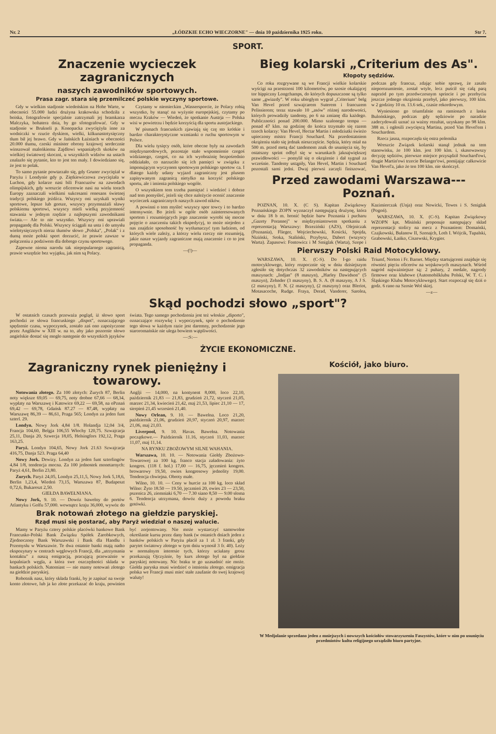Nr. 2 „ŁÓDZKIE ECHO WIECZORNE" — dnia 10 października 1925 roku. Str 7.
SPORT.
Znaczenie wycieczek zagranicznych
naszych zawodników sportowych.
Prasa zagr. stara się przemilczeć polskie wyczyny sportowe.
Gdy w wielkim stadjonie wiedeńskim na Hohe Warte, w obecności 55.000 ludzi drużyna krakowska schodziła z boiska, fotografowie specjalnie zatrzymali jej bramkarza Malczyka, bohatera dnia, by go sfotografować. Gdy w stadjonie w Brukseli p. Konopacka zwyciężyła inne za wodniczki w rzucie dyskiem, wielki, kilkunastotysięczny tłum bił jej brawo. Gdy w Jańskich Łaźniach w obecności 20.000 tłumu, czeski minister obrony krajowej serdecznie winszował maleńkiemu Zajdlowi wspaniałych skoków na wielkiej światowej skoczni, u wszystkich widzów na ustach znalazło się pytanie, kto to jest ten mały. I dowiedziano się, że jest to polak.
To samo pytanie powtarzało się, gdy Gruner zwyciężał w Paryżu i Londynie gdy p. Ziętkiewiczowa zwyciężała w Luchon, gdy kolarze nasi bili Francuzów na zawodach olimpijskich, gdy wreszcie oficerowie nasi na wielu torach Europy zaznaczali wielkimi sukcesami renesans świetnej tradycji polskiego jeźdźca. Wszyscy oni uzyskali wyniki sportowe, lepsze lub gorsze, wszyscy przymnażali sławy polskiemu sportowi, wszyscy mieli wielką przyjemność stawania w jednym rzędzie z najlepszymi zawodnikami świata.— Ale to nie wszystko. Wszyscy oni uprawiali propagandę dla Polski. Wszyscy ściągali na usta i do umysłu wielotysięcznych nieraz tłumów słowo „Polska", „Polak" i z dumą może polski sport dorzucić, że prawie zawsze w połączeniu z podziwem dla dobrego czynu sportowego.
Zapewne niema narodu tak niepopularnego zagranicą, prawie wszędzie bez wyjątku, jak nim są Polacy.
Czytamy w niemieckim „Wassersporcie, że Polacy robią wszystko, by stanąć na wyżynie europejskiej, czytamy po meczu Kraków — Wiedeń, że spotkanie Austrja — Polska wisi w powietrzu i będzie korzyścią dla sportu austrjackiego.
W pismach francuskich zjawiają się czę sto krótkie i bardzo charakterystyczne wzmianki o ruchu sportowym w Polsce.
Dla wielu tysięcy osób, które obecne były na zawodach międzynarodowych, pozostaje stałe wspomnienie czegoś widzianego, czegoś, co na ich wyobraźnię bezpośrednio oddziałało, co narzuciło się ich pamięci w związku z imponującym wyczynem sportowym polskiego sportow ca. I dlatego każdy udany wyjazd zagraniczny jest plusem zapisywanym zagranicą nietylko na korzyść polskiego sportu, ale i imienia polskiego wogóle.
O wszystkiem tem trzeba pamiętać i wiedzieć i dobrze nad tem pomyśleć, jeżeli się chce należycie ocenić znaczenie wycieczek zagranicznych naszych zawod ników.
A powinni o tem myśleć wszyscy spor towcy i to bardzo intensywnie. Bo jeżeli w ogóle osób zainteresowanych sportem i rozumiejących jego znaczenie wyrobi się mocne pojęcie o znaczeniu takich ekspedycyj, to może niejeden z nas znajdzie sposobność by wytłumaczyć tym ludziom, od których wiele zależy, a którzy wielu rzeczy nie rozumieją, jakie nasze wyjazdy zagraniczne mają znaczenie i co to jest propaganda.
—(!)—
Bieg kolarski „Criterium des As".
Kłopoty sędziów.
Co roku rozgrywane są we Francji wielkie kolarskie wyścigi na przestrzeni 100 kilometrów, po szosie okalającej tor hippiczny Longchamps, do których dopuszczone są tylko same „gwiazdy". W roku ubiegłym wygrał „Criterium" belg Van Hevel przed szwajcarem Suterem i francuzem Pelissierem; teraz stawało 10 „asów" różnej narodowości, których prowadziły tandemy, po 6 na zmianę dla każdego. Publiczności ponad 200.000. Mimo szalonego tempa — ponad 47 klm. na godzinę do końca trzymało się razem trzech kolarzy: Van Hevel, Hectar Martin i młodziutki świeżo upieczony mistrz Francji Souchard. Na przedostatniem okrążeniu stało się jednak nieszczęście. Sędzia, który miał na 500 m. przed metą dać tandemom znak do usunięcia się, by ostatszny sprint odbył się w warunkach jaknajwiększej prawidłowości — pomylił się o okrążenie i dał sygnał za wcześnie. Tandemy ustąpiły, Van Hevel, Martin i Souchard pozostali sami jedni. Dwaj pierwsi zaczęli finiszować, podczas gdy francuz, zdając sobie sprawę, że zaszło nieporozumienie, został wtyle, lecz puścił się całą parą naprzód po tym przedwczesnym sprincie i po przebyciu jeszcze jednego okrążenia przebył, jako pierwszy, 100 klm. w 2 godziny 10 m. 13.6 sek., czasie rekordowym.
Wyniesiono go triumfalnie na ramionach z lasku Bulońskiego, podczas gdy sędziowie po naradzie zadecydowali uznać za ważny rezultat, uzyskany po 98 klm. 388 m. i ogłosili zwycięscą Martina, przed Van Hevel'em i Souchardem.
Rzecz jasna, rozpoczęła się ostra polemika
Wreszcie Związek kolarski stanął jednak na tem stanowisku, że 100 klm. jest 100 klm. i, skasowawszy decyzję sędziów, pierwsze miejsce przysądził Souchard'owi, drugie Martin'owi trzecie Belanger'owi, pomijając całkowicie Van Hevel'a, jako że ten 100 klm. nie skończył.
Przed zawodami Warszawa---Poznań.
POZNAN, 10. X. (C S). Kapitan Związkowy Poznańskiego ZOPN wyznaczył następującą drużynę, która w dniu 18 b m. bronić będzie barw Poznania i pucharu „Gazety Porannej" w międzymiastowem spotkaniu z reprezentacją Warszawy: Brzeziński (AZS), Olejniczak (Poznania), Flieger, Wojciechowski, Kosicki, Spojda, Niziński, Sroka, Staliński, Przybysz, Dabert (wszyscy Warta). Zapasowi: Fontowicz i M Smiglak (Warta), Szepe i Kazimierczak (Unja) oraz Nowicki, Tewes i S. Smiglak (Pogoń).
WARSZAWA, 10. X. (C-S). Kapitan Związkowy WZOPN kpt. Misiński proponuje następujący skład reprezentacji stolicy na mecz z Poznaniem: Domański, Czajkowski, Bułanow II, Szenajch, Loth I. Wójcik, Tupalski, Grabowski, Łańko, Ciszewski, Krygier.
Pierwszy Polski Raid Motocyklowy.
WARSZAWA, 10. X. (C-S). Do I-go raidu motocyklowego, który rozpocznie się w dniu dzisiejszym zgłosiło się dotychczas 32 zawodników na następujących maszynach: „Indjan" (8 maszyn), „Harley Dawidson" (5 maszyn), Zehnder (3 maszyny), B. S. A. (8 maszyny, A J S. (2 maszyny), F. N. (2 maszyny), (2 maszyny) oraz Bleriot, Motasacoche, Rudge. Fraya, Derad, Vanderer, Sarolea, Triumf, Norton i Fr. Barnet. Między startującemi znajduje się również pięciu oficerów na wojskowych maszynach. Wśród nagród najważniejsze są: 2 puhary, 2 medale, nagrody firmowe oraz klubowe (Automobilklubu Polski, W. T. C. i Śląskiego Klubu Motocyklowego). Start rozpoczął się dziś o godz. 6 rano na Szosie Wol skiej.
—z—
Skąd pochodzi słowo „sport"?
W ostatnich czasach przeważa pogląd, iż słowo sport pochodzi ze słowa francuskiego „dispot", oznaczającego spędzenie czasu, wypoczynek, zostało zaś ono zapożyczone przez Anglików w XIII w. na to, aby jako pozornie słowo angielskie dostać się mogło następnie do wszystkich języków świata. Tego samego pochodzenia jest też włoskie „diporto", oznaczające rozrywkę i wypoczynek, spór o pochodzenie tego słowa w każdym razie jest daremny, pochodzenie jego staroromańskie nie ulega bowiem wątpliwości.
—:S:—
ŻYCIE EKONOMICZNE.
Zagraniczny rynek pieniężny i towarowy.
Notowania złotego. Za 100 złotych: Zurych 87, Berlin noty większe 69,05 — 69,75, noty drobne 67,66 — 68,34, wypłaty na Warszawę i Katowice 69,22 — 69,58, na oPznań 69,42 — 69,78, Gdańsk 87.27 — 87,48, wypłaty na Warszawę 86,39 — 86,61, Praga 565; Londyn za jeden funt szterl. 29.
Londyn. Nowy Jork 4,84 1/8. Holandja 12,04 3/4, Francja 104,60, Belgja 106,55 Włochy 120,75. Szwajcarja 25,11, Danja 20, Szwecja 18,05, Helsingfors 192,12, Praga 163,25.
Paryż. Londyn 104,65, Nowy Jork 21.63 Szwajcarja 416,75, Danja 523. Praga 64,40
Nowy Jork. Dewizy. Londyn za jeden funt szterlingów 4,84 1/8, tendencja mocna. Za 100 jednostek monetarnych: Paryż 4,61, Berlin 23,80.
Zurych. Paryż 24,05, Londyn 25,11,5, Nowy Jork 5,18,6, Berlin 1,23,4, Wiedeń 73,15, Warszawa 87, Budapeszt 0,72,6, Bukareszt 2,50.
GIEŁDA BAWEŁNIANA.
Nowy Jork, 9. 10. — Dowóz bawełny do portów Atlantyku i Golfu 57,000. wewnątrz kraju 36,000, wywóz do Anglji — 14,000, na kontynent 8,000, loco 22,10, październik 21,83 — 21,83, grudzień 21,72, styczeń 21,05, marzec 21,34, kwiecień 21,42, maj 21,53, lipiec 21,10 — 17, sierpień 21,45 wrzesień 21,40.
Nowy Orlean, 9. 10. — Bawełna. Loco 21,20, październik 21,06, grudzień 20,97, styczeń 20,97, marzec 21,06, maj 21,03.
Liverpool, 9. 10. Havas. Bawełna. Notowania początkowe.— Październik 11.16, styczeń 11,03, marzec 11,07, maj 11,14.
NA RYNKU ZBOŻOWYM SILNE WAHANIA.
Warszawa, 10. 10. — Notowania Giełdy Zbożowo-Towarowej za 100 kg. franco stacja załadowania: żyto kongres. (118 f. hol.) 17,00 — 16,75, jęczmień kongres. browarowy 19,50, owies kongresowy jednolity 19,00. Tendencja chwiejna. Obroty małe.
Wilno, 10. 10. — Ceny w hurcie za 100 kg. loco skład Wilno: Żyto 18.50 — 19.50, jęczmień 20, owies 23 — 23,50, pszenica 26, ziemniaki 6,70 — 7.30 siano 8,50 — 9.00 słoma 6. Tendencja utrzymana, dowóz duży z powodu braku gotówki.
Brak notowań złotego na giełdzie paryskiej.
Rząd musi się postarać, aby Paryż wiedział o naszej walucie.
Mamy w Paryżu cztery polskie placówki bankowe Bank Francusko-Polski Bank Związku Spółek Zarobkowych, Zjednoczony Bank Warszawski i Bank dla Handlu i Przemysłu w Warszawie. Te dwa ostatnie banki mają nadto ekspozytury w centrach węglowych Francji, dla „utrzymania kontaktu" z naszą emigracją, pracującą przeważnie w kopalniach węgla, a która swe oszczędności składa w bankach polskich. Natomiast — nie mamy notowań złotego na giełdzie paryskiej.
Robotnik nasz, który składa franki, by je zapisać na swoje konto złotowe, lub ja ko złote przekazać do kraju, powinien być zorjentowany. Nie może wystarczyć samowolne określanie kursu przez dany bank (w ostanich dniach jeden z banków polskich w Paryżu płacił za 1 zł. 3 franki, gdy parytet światowy złotego w tym dniu wynosił 3 fr. 40). Leży w normalnym interesie tych, którzy uciułany grosz przekazują Ojczyźnie, by kurs złotego był na giełdzie paryskiej notowany. Nic braku te go uzasadnić nie może. Giełda paryska musi wiedzieć o istnieniu złotego. emigracja polska we Francji musi mieć stałe zaufanie do swej krajowej waluty!
Kościół, jako biuro.
W Medjolanie sprzedano jeden z mniejszych i nowszych kościołów stowarzyszeniu Faszystów, które w nim po usunięciu przedmiotów kultu religijnego urządziło biuro partyjne.